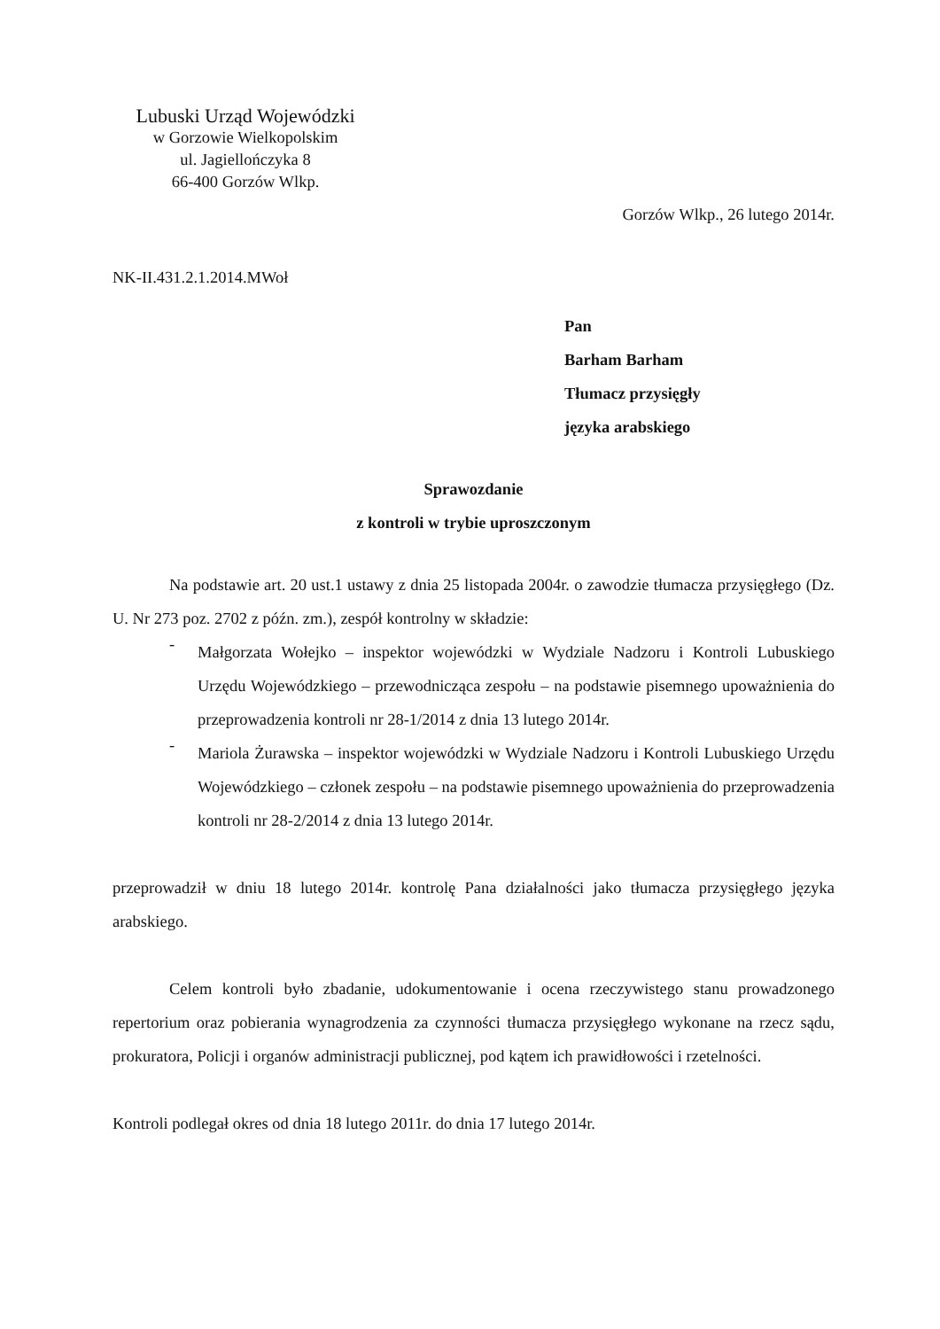Lubuski Urząd Wojewódzki
w Gorzowie Wielkopolskim
ul. Jagiellończyka 8
66-400 Gorzów Wlkp.
Gorzów Wlkp., 26 lutego 2014r.
NK-II.431.2.1.2014.MWoł
Pan
Barham Barham
Tłumacz przysięgły
języka arabskiego
Sprawozdanie
z kontroli w trybie uproszczonym
Na podstawie art. 20 ust.1 ustawy z dnia 25 listopada 2004r. o zawodzie tłumacza przysięgłego (Dz. U. Nr 273 poz. 2702 z późn. zm.), zespół kontrolny w składzie:
-
Małgorzata Wołejko – inspektor wojewódzki w Wydziale Nadzoru i Kontroli Lubuskiego Urzędu Wojewódzkiego – przewodnicząca zespołu – na podstawie pisemnego upoważnienia do przeprowadzenia kontroli nr 28-1/2014 z dnia 13 lutego 2014r.
-
Mariola Żurawska – inspektor wojewódzki w Wydziale Nadzoru i Kontroli Lubuskiego Urzędu Wojewódzkiego – członek zespołu – na podstawie pisemnego upoważnienia do przeprowadzenia kontroli nr 28-2/2014 z dnia 13 lutego 2014r.
przeprowadził w dniu 18 lutego 2014r. kontrolę Pana działalności jako tłumacza przysięgłego języka arabskiego.
Celem kontroli było zbadanie, udokumentowanie i ocena rzeczywistego stanu prowadzonego repertorium oraz pobierania wynagrodzenia za czynności tłumacza przysięgłego wykonane na rzecz sądu, prokuratora, Policji i organów administracji publicznej, pod kątem ich prawidłowości i rzetelności.
Kontroli podlegał okres od dnia 18 lutego 2011r. do dnia 17 lutego 2014r.